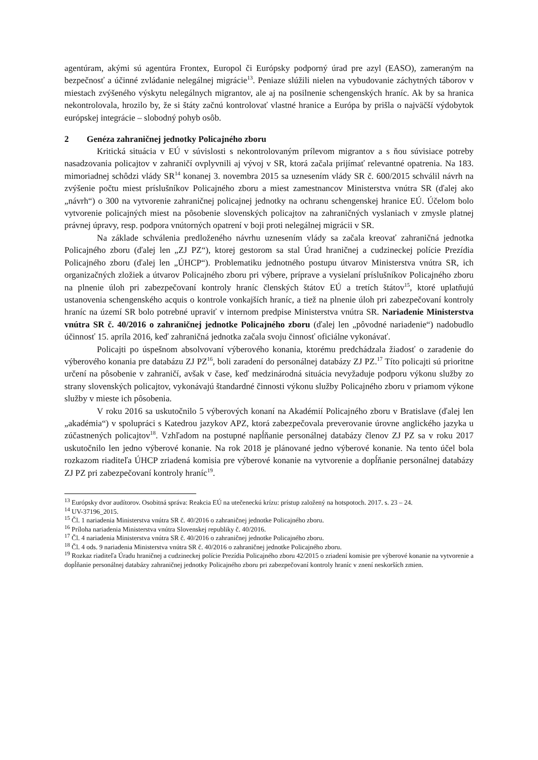agentúram, akými sú agentúra Frontex, Europol či Európsky podporný úrad pre azyl (EASO), zameraným na bezpečnosť a účinné zvládanie nelegálnej migrácie<sup>13</sup>. Peniaze slúžili nielen na vybudovanie záchytných táborov v miestach zvýšeného výskytu nelegálnych migrantov, ale aj na posilnenie schengenských hraníc. Ak by sa hranica nekontrolovala, hrozilo by, že si štáty začnú kontrolovať vlastné hranice a Európa by prišla o najväčší výdobytok európskej integrácie – slobodný pohyb osôb.
2 Genéza zahraničnej jednotky Policajného zboru
Kritická situácia v EÚ v súvislosti s nekontrolovaným prílevom migrantov a s ňou súvisiace potreby nasadzovania policajtov v zahraničí ovplyvnili aj vývoj v SR, ktorá začala prijímať relevantné opatrenia. Na 183. mimoriadnej schôdzi vlády SR<sup>14</sup> konanej 3. novembra 2015 sa uznesením vlády SR č. 600/2015 schválil návrh na zvýšenie počtu miest príslušníkov Policajného zboru a miest zamestnancov Ministerstva vnútra SR (ďalej ako „návrh“) o 300 na vytvorenie zahraničnej policajnej jednotky na ochranu schengenskej hranice EÚ. Účelom bolo vytvorenie policajných miest na pôsobenie slovenských policajtov na zahraničných vyslaniach v zmysle platnej právnej úpravy, resp. podpora vnútorných opatrení v boji proti nelegálnej migrácii v SR.
Na základe schválenia predloženého návrhu uznesením vlády sa začala kreovať zahraničná jednotka Policajného zboru (ďalej len „ZJ PZ“), ktorej gestorom sa stal Úrad hraničnej a cudzineckej polície Prezídia Policajného zboru (ďalej len „ÚHCP“). Problematiku jednotného postupu útvarov Ministerstva vnútra SR, ich organizačných zložiek a útvarov Policajného zboru pri výbere, príprave a vysielaní príslušníkov Policajného zboru na plnenie úloh pri zabezpečovaní kontroly hraníc členských štátov EÚ a tretích štátov<sup>15</sup>, ktoré uplatňujú ustanovenia schengenského acquis o kontrole vonkajších hraníc, a tiež na plnenie úloh pri zabezpečovaní kontroly hraníc na území SR bolo potrebné upraviť v internom predpise Ministerstva vnútra SR. Nariadenie Ministerstva vnútra SR č. 40/2016 o zahraničnej jednotke Policajného zboru (ďalej len „pôvodné nariadenie“) nadobudlo účinnosť 15. apríla 2016, keď zahraničná jednotka začala svoju činnosť oficiálne vykonávať.
Policajti po úspešnom absolvovaní výberového konania, ktorému predchádzala žiadosť o zaradenie do výberového konania pre databázu ZJ PZ<sup>16</sup>, boli zaradení do personálnej databázy ZJ PZ.<sup>17</sup> Títo policajti sú prioritne určení na pôsobenie v zahraničí, avšak v čase, keď medzinárodná situácia nevyžaduje podporu výkonu služby zo strany slovenských policajtov, vykonávajú štandardné činnosti výkonu služby Policajného zboru v priamom výkone služby v mieste ich pôsobenia.
V roku 2016 sa uskutočnilo 5 výberových konaní na Akadémií Policajného zboru v Bratislave (ďalej len „akadémia“) v spolupráci s Katedrou jazykov APZ, ktorá zabezpečovala preverovanie úrovne anglického jazyka u zúčastnených policajtov<sup>18</sup>. Vzhľadom na postupné napĺňanie personálnej databázy členov ZJ PZ sa v roku 2017 uskutočnilo len jedno výberové konanie. Na rok 2018 je plánované jedno výberové konanie. Na tento účel bola rozkazom riaditeľa ÚHCP zriadená komisia pre výberové konanie na vytvorenie a dopĺňanie personálnej databázy ZJ PZ pri zabezpečovaní kontroly hraníc<sup>19</sup>.
<sup>13</sup> Európsky dvor audítorov. Osobitná správa: Reakcia EÚ na utečeneckú krízu: prístup založený na hotspotoch. 2017. s. 23 – 24.
<sup>14</sup> UV-37196_2015.
<sup>15</sup> Čl. 1 nariadenia Ministerstva vnútra SR č. 40/2016 o zahraničnej jednotke Policajného zboru.
<sup>16</sup> Príloha nariadenia Ministerstva vnútra Slovenskej republiky č. 40/2016.
<sup>17</sup> Čl. 4 nariadenia Ministerstva vnútra SR č. 40/2016 o zahraničnej jednotke Policajného zboru.
<sup>18</sup> Čl. 4 ods. 9 nariadenia Ministerstva vnútra SR č. 40/2016 o zahraničnej jednotke Policajného zboru.
<sup>19</sup> Rozkaz riaditeľa Úradu hraničnej a cudzineckej polície Prezídia Policajného zboru 42/2015 o zriadení komisie pre výberové konanie na vytvorenie a dopĺňanie personálnej databázy zahraničnej jednotky Policajného zboru pri zabezpečovaní kontroly hraníc v znení neskorších zmien.